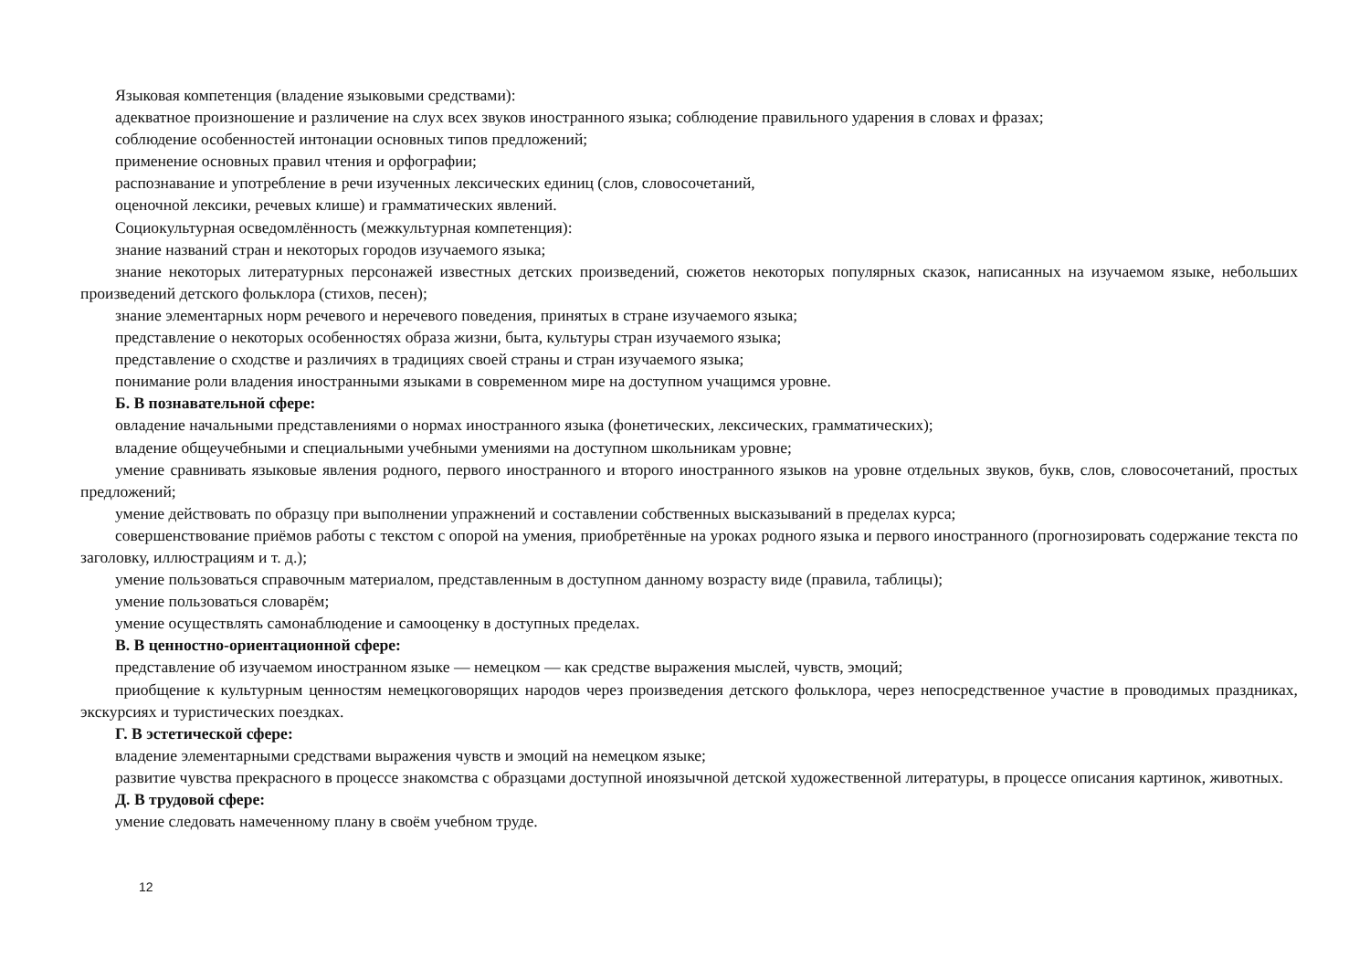Языковая компетенция (владение языковыми средствами):
адекватное произношение и различение на слух всех звуков иностранного языка; соблюдение правильного ударения в словах и фразах;
соблюдение особенностей интонации основных типов предложений;
применение основных правил чтения и орфографии;
распознавание и употребление в речи изученных лексических единиц (слов, словосочетаний,
оценочной лексики, речевых клише) и грамматических явлений.
Социокультурная осведомлённость (межкультурная компетенция):
знание названий стран и некоторых городов изучаемого языка;
знание некоторых литературных персонажей известных детских произведений, сюжетов некоторых популярных сказок, написанных на изучаемом языке, небольших произведений детского фольклора (стихов, песен);
знание элементарных норм речевого и неречевого поведения, принятых в стране изучаемого языка;
представление о некоторых особенностях образа жизни, быта, культуры стран изучаемого языка;
представление о сходстве и различиях в традициях своей страны и стран изучаемого языка;
понимание роли владения иностранными языками в современном мире на доступном учащимся уровне.
Б. В познавательной сфере:
овладение начальными представлениями о нормах иностранного языка (фонетических, лексических, грамматических);
владение общеучебными и специальными учебными умениями на доступном школьникам уровне;
умение сравнивать языковые явления родного, первого иностранного и второго иностранного языков на уровне отдельных звуков, букв, слов, словосочетаний, простых предложений;
умение действовать по образцу при выполнении упражнений и составлении собственных высказываний в пределах курса;
совершенствование приёмов работы с текстом с опорой на умения, приобретённые на уроках родного языка и первого иностранного (прогнозировать содержание текста по заголовку, иллюстрациям и т. д.);
умение пользоваться справочным материалом, представленным в доступном данному возрасту виде (правила, таблицы);
умение пользоваться словарём;
умение осуществлять самонаблюдение и самооценку в доступных пределах.
В. В ценностно-ориентационной сфере:
представление об изучаемом иностранном языке — немецком — как средстве выражения мыслей, чувств, эмоций;
приобщение к культурным ценностям немецкоговорящих народов через произведения детского фольклора, через непосредственное участие в проводимых праздниках, экскурсиях и туристических поездках.
Г. В эстетической сфере:
владение элементарными средствами выражения чувств и эмоций на немецком языке;
развитие чувства прекрасного в процессе знакомства с образцами доступной иноязычной детской художественной литературы, в процессе описания картинок, животных.
Д. В трудовой сфере:
умение следовать намеченному плану в своём учебном труде.
12